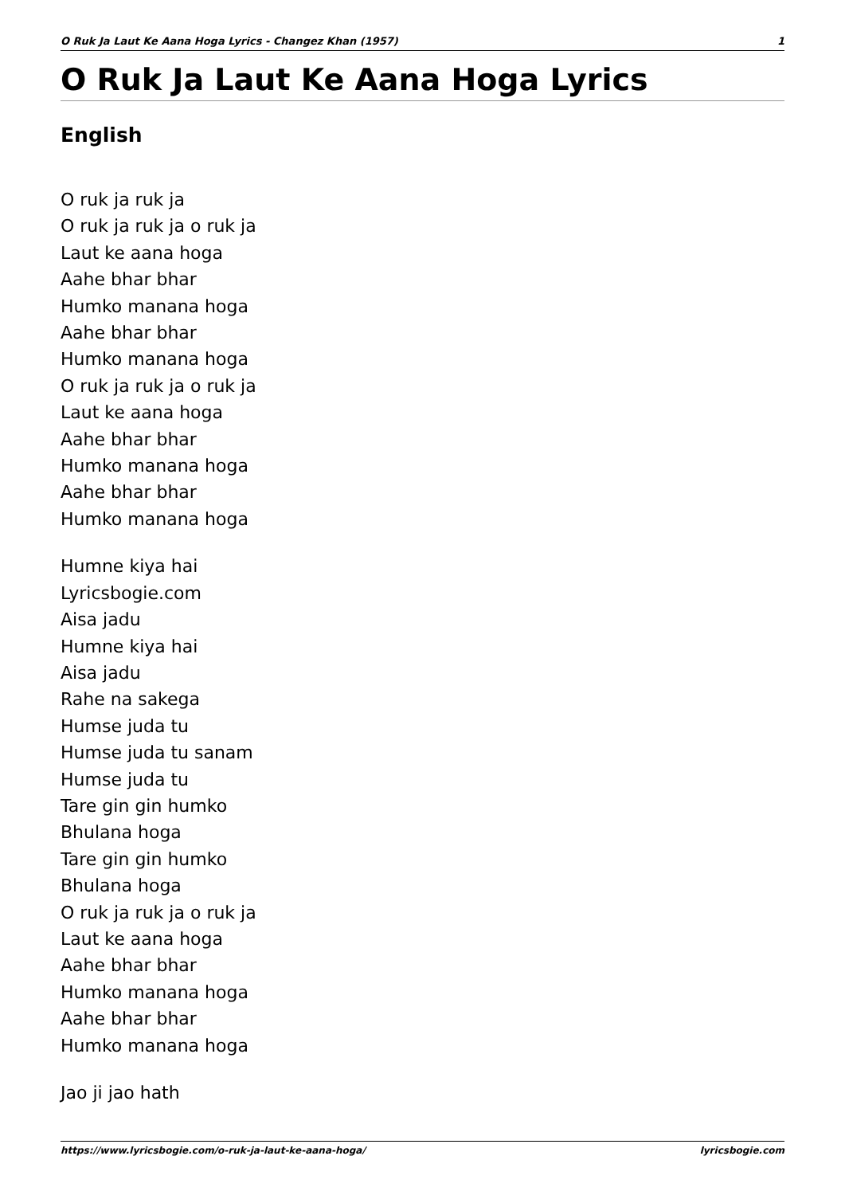O Ruk Ja Laut Ke Aana Hoga Lyrics - Changez Khan (1957) 1
O Ruk Ja Laut Ke Aana Hoga Lyrics
English
O ruk ja ruk ja
O ruk ja ruk ja o ruk ja
Laut ke aana hoga
Aahe bhar bhar
Humko manana hoga
Aahe bhar bhar
Humko manana hoga
O ruk ja ruk ja o ruk ja
Laut ke aana hoga
Aahe bhar bhar
Humko manana hoga
Aahe bhar bhar
Humko manana hoga
Humne kiya hai
Lyricsbogie.com
Aisa jadu
Humne kiya hai
Aisa jadu
Rahe na sakega
Humse juda tu
Humse juda tu sanam
Humse juda tu
Tare gin gin humko
Bhulana hoga
Tare gin gin humko
Bhulana hoga
O ruk ja ruk ja o ruk ja
Laut ke aana hoga
Aahe bhar bhar
Humko manana hoga
Aahe bhar bhar
Humko manana hoga
Jao ji jao hath
https://www.lyricsbogie.com/o-ruk-ja-laut-ke-aana-hoga/ lyricsbogie.com